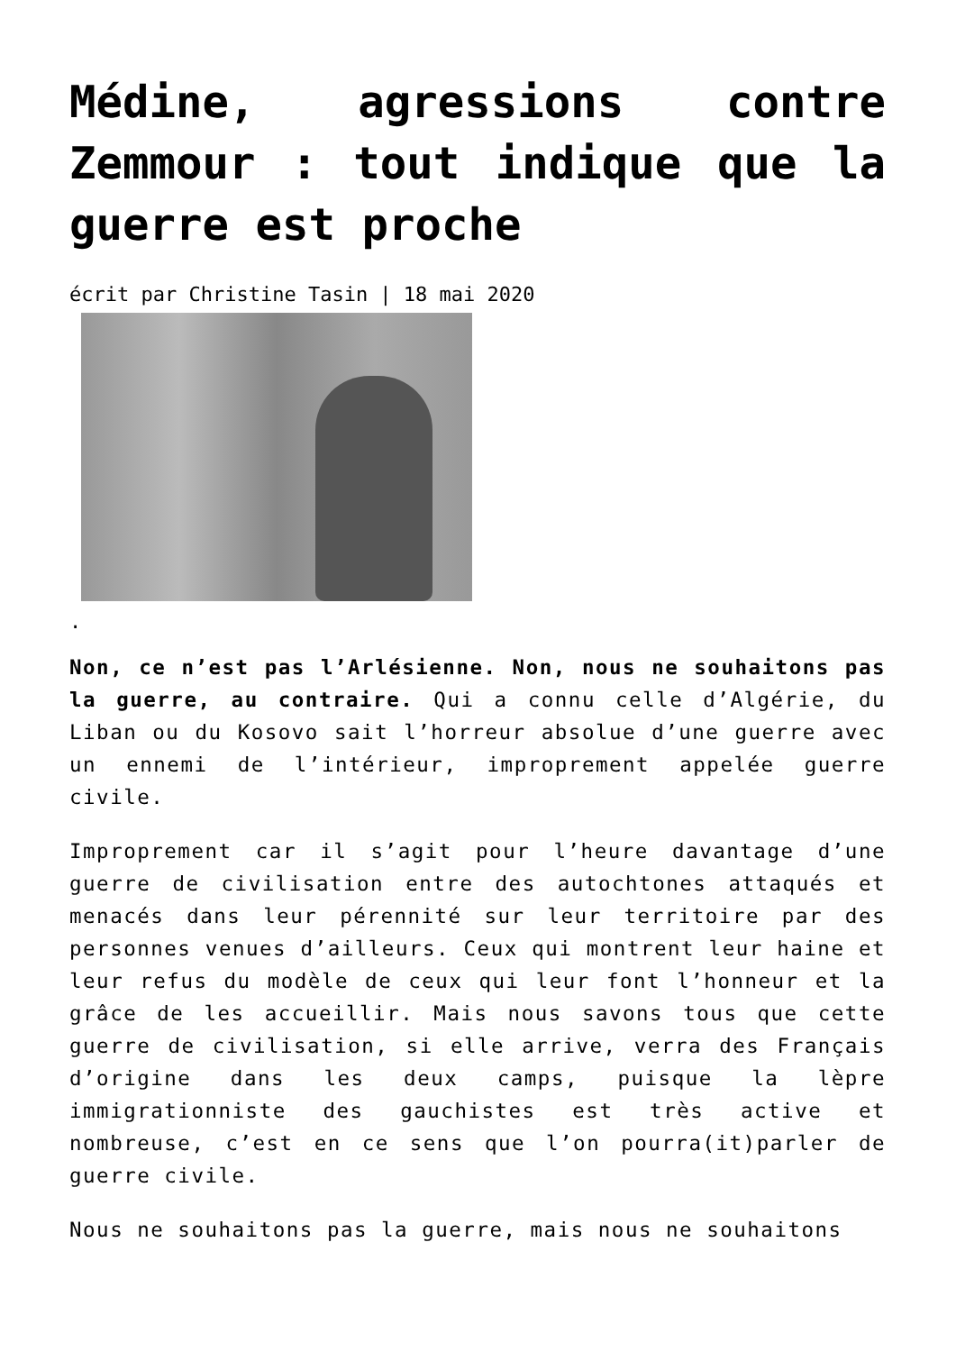Médine, agressions contre Zemmour : tout indique que la guerre est proche
écrit par Christine Tasin | 18 mai 2020
.
Non, ce n’est pas l’Arlésienne. Non, nous ne souhaitons pas la guerre, au contraire. Qui a connu celle d’Algérie, du Liban ou du Kosovo sait l’horreur absolue d’une guerre avec un ennemi de l’intérieur, improprement appelée guerre civile.
Improprement car il s’agit pour l’heure davantage d’une guerre de civilisation entre des autochtones attaqués et menacés dans leur pérennité sur leur territoire par des personnes venues d’ailleurs. Ceux qui montrent leur haine et leur refus du modèle de ceux qui leur font l’honneur et la grâce de les accueillir. Mais nous savons tous que cette guerre de civilisation, si elle arrive, verra des Français d’origine dans les deux camps, puisque la lèpre immigrationniste des gauchistes est très active et nombreuse, c’est en ce sens que l’on pourra(it)parler de guerre civile.
Nous ne souhaitons pas la guerre, mais nous ne souhaitons